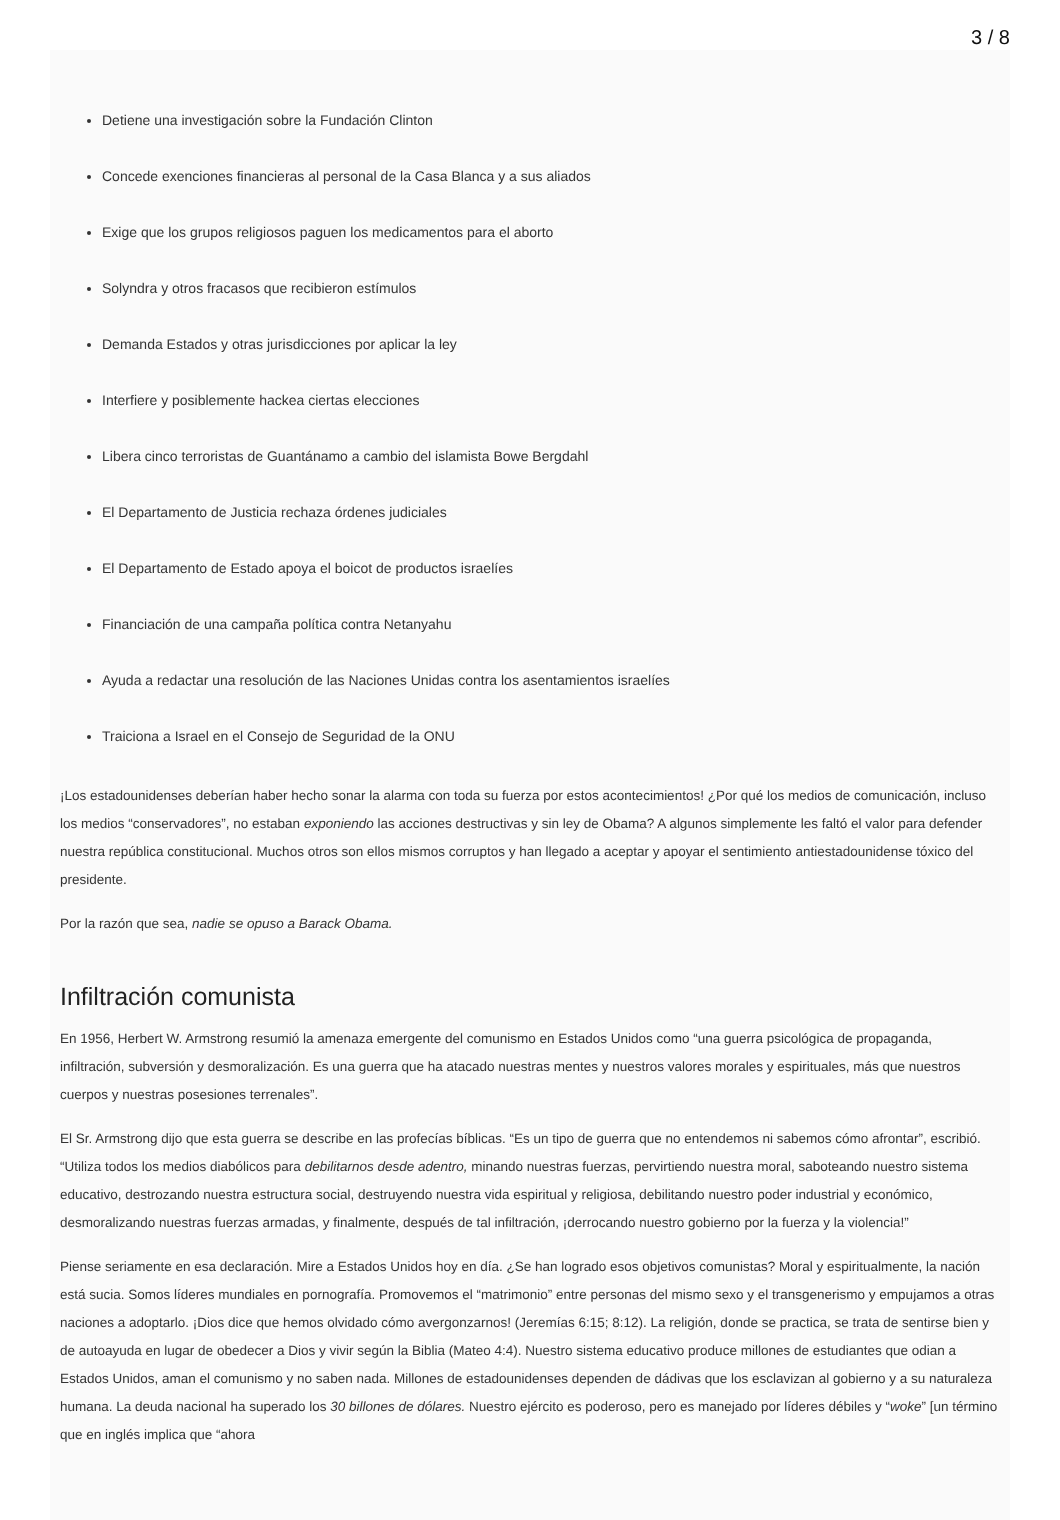3 / 8
Detiene una investigación sobre la Fundación Clinton
Concede exenciones financieras al personal de la Casa Blanca y a sus aliados
Exige que los grupos religiosos paguen los medicamentos para el aborto
Solyndra y otros fracasos que recibieron estímulos
Demanda Estados y otras jurisdicciones por aplicar la ley
Interfiere y posiblemente hackea ciertas elecciones
Libera cinco terroristas de Guantánamo a cambio del islamista Bowe Bergdahl
El Departamento de Justicia rechaza órdenes judiciales
El Departamento de Estado apoya el boicot de productos israelíes
Financiación de una campaña política contra Netanyahu
Ayuda a redactar una resolución de las Naciones Unidas contra los asentamientos israelíes
Traiciona a Israel en el Consejo de Seguridad de la ONU
¡Los estadounidenses deberían haber hecho sonar la alarma con toda su fuerza por estos acontecimientos! ¿Por qué los medios de comunicación, incluso los medios “conservadores”, no estaban exponiendo las acciones destructivas y sin ley de Obama? A algunos simplemente les faltó el valor para defender nuestra república constitucional. Muchos otros son ellos mismos corruptos y han llegado a aceptar y apoyar el sentimiento antiestadounidense tóxico del presidente.
Por la razón que sea, nadie se opuso a Barack Obama.
Infiltración comunista
En 1956, Herbert W. Armstrong resumió la amenaza emergente del comunismo en Estados Unidos como “una guerra psicológica de propaganda, infiltración, subversión y desmoralización. Es una guerra que ha atacado nuestras mentes y nuestros valores morales y espirituales, más que nuestros cuerpos y nuestras posesiones terrenales”.
El Sr. Armstrong dijo que esta guerra se describe en las profecías bíblicas. “Es un tipo de guerra que no entendemos ni sabemos cómo afrontar”, escribió. “Utiliza todos los medios diabólicos para debilitarnos desde adentro, minando nuestras fuerzas, pervirtiendo nuestra moral, saboteando nuestro sistema educativo, destrozando nuestra estructura social, destruyendo nuestra vida espiritual y religiosa, debilitando nuestro poder industrial y económico, desmoralizando nuestras fuerzas armadas, y finalmente, después de tal infiltración, ¡derrocando nuestro gobierno por la fuerza y la violencia!”
Piense seriamente en esa declaración. Mire a Estados Unidos hoy en día. ¿Se han logrado esos objetivos comunistas? Moral y espiritualmente, la nación está sucia. Somos líderes mundiales en pornografía. Promovemos el “matrimonio” entre personas del mismo sexo y el transgenerismo y empujamos a otras naciones a adoptarlo. ¡Dios dice que hemos olvidado cómo avergonzarnos! (Jeremías 6:15; 8:12). La religión, donde se practica, se trata de sentirse bien y de autoayuda en lugar de obedecer a Dios y vivir según la Biblia (Mateo 4:4). Nuestro sistema educativo produce millones de estudiantes que odian a Estados Unidos, aman el comunismo y no saben nada. Millones de estadounidenses dependen de dádivas que los esclavizan al gobierno y a su naturaleza humana. La deuda nacional ha superado los 30 billones de dólares. Nuestro ejército es poderoso, pero es manejado por líderes débiles y “woke” [un término que en inglés implica que “ahora